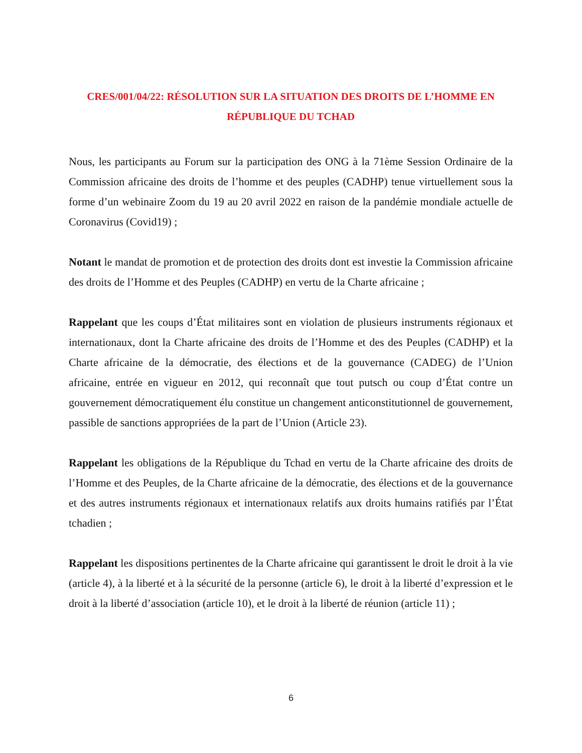CRES/001/04/22: RÉSOLUTION SUR LA SITUATION DES DROITS DE L’HOMME EN RÉPUBLIQUE DU TCHAD
Nous, les participants au Forum sur la participation des ONG à la 71ème Session Ordinaire de la Commission africaine des droits de l’homme et des peuples (CADHP) tenue virtuellement sous la forme d’un webinaire Zoom du 19 au 20 avril 2022 en raison de la pandémie mondiale actuelle de Coronavirus (Covid19) ;
Notant le mandat de promotion et de protection des droits dont est investie la Commission africaine des droits de l’Homme et des Peuples (CADHP) en vertu de la Charte africaine ;
Rappelant que les coups d’État militaires sont en violation de plusieurs instruments régionaux et internationaux, dont la Charte africaine des droits de l’Homme et des des Peuples (CADHP) et la Charte africaine de la démocratie, des élections et de la gouvernance (CADEG) de l’Union africaine, entrée en vigueur en 2012, qui reconnaît que tout putsch ou coup d’État contre un gouvernement démocratiquement élu constitue un changement anticonstitutionnel de gouvernement, passible de sanctions appropriées de la part de l’Union (Article 23).
Rappelant les obligations de la République du Tchad en vertu de la Charte africaine des droits de l’Homme et des Peuples, de la Charte africaine de la démocratie, des élections et de la gouvernance et des autres instruments régionaux et internationaux relatifs aux droits humains ratifiés par l’État tchadien ;
Rappelant les dispositions pertinentes de la Charte africaine qui garantissent le droit le droit à la vie (article 4), à la liberté et à la sécurité de la personne (article 6), le droit à la liberté d’expression et le droit à la liberté d’association (article 10), et le droit à la liberté de réunion (article 11) ;
6